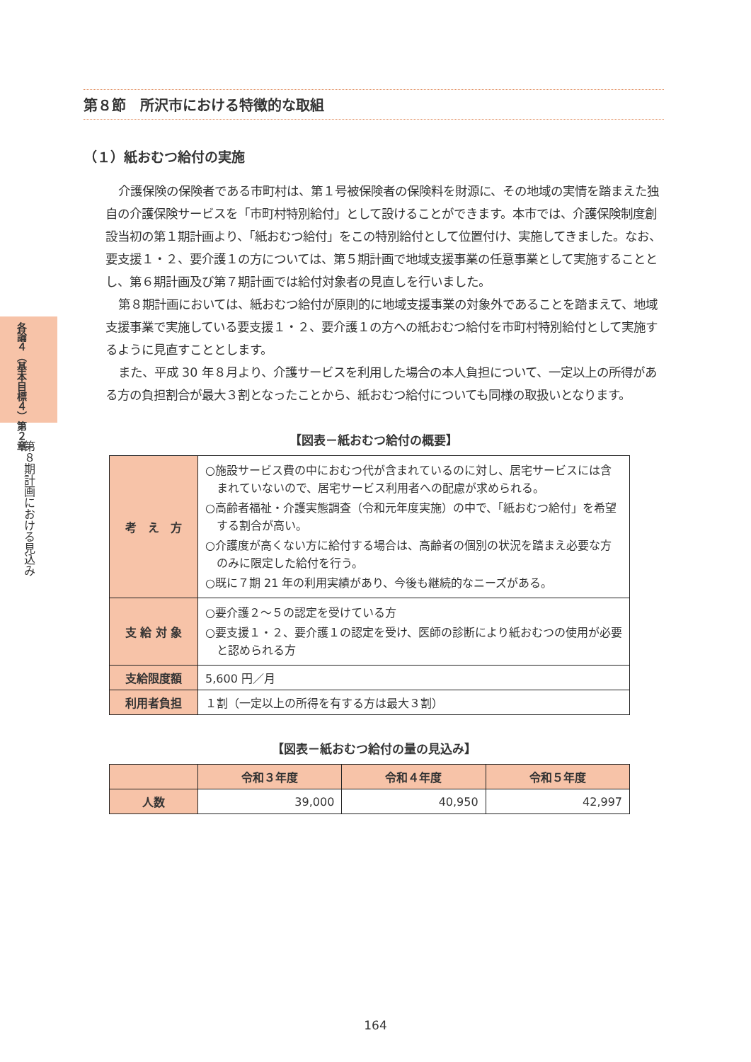各論４（基本目標４）第２章
第８期計画における見込み
第８節　所沢市における特徴的な取組
（１）紙おむつ給付の実施
介護保険の保険者である市町村は、第１号被保険者の保険料を財源に、その地域の実情を踏まえた独自の介護保険サービスを「市町村特別給付」として設けることができます。本市では、介護保険制度創設当初の第１期計画より、「紙おむつ給付」をこの特別給付として位置付け、実施してきました。なお、要支援１・２、要介護１の方については、第５期計画で地域支援事業の任意事業として実施することとし、第６期計画及び第７期計画では給付対象者の見直しを行いました。
第８期計画においては、紙おむつ給付が原則的に地域支援事業の対象外であることを踏まえて、地域支援事業で実施している要支援１・２、要介護１の方への紙おむつ給付を市町村特別給付として実施するように見直すこととします。
また、平成 30 年８月より、介護サービスを利用した場合の本人負担について、一定以上の所得がある方の負担割合が最大３割となったことから、紙おむつ給付についても同様の取扱いとなります。
【図表－紙おむつ給付の概要】
| 考 え 方 | ○施設サービス費の中におむつ代が含まれているのに対し、居宅サービスには含まれていないので、居宅サービス利用者への配慮が求められる。 ○高齢者福祉・介護実態調査（令和元年度実施）の中で、「紙おむつ給付」を希望する割合が高い。 ○介護度が高くない方に給付する場合は、高齢者の個別の状況を踏まえ必要な方のみに限定した給付を行う。 ○既に７期 21 年の利用実績があり、今後も継続的なニーズがある。 |
| 支 給 対 象 | ○要介護２～５の認定を受けている方 ○要支援１・２、要介護１の認定を受け、医師の診断により紙おむつの使用が必要と認められる方 |
| 支給限度額 | 5,600 円／月 |
| 利用者負担 | １割（一定以上の所得を有する方は最大３割） |
【図表－紙おむつ給付の量の見込み】
| | 令和３年度 | 令和４年度 | 令和５年度 |
| --- | --- | --- | --- |
| 人数 | 39,000 | 40,950 | 42,997 |
164